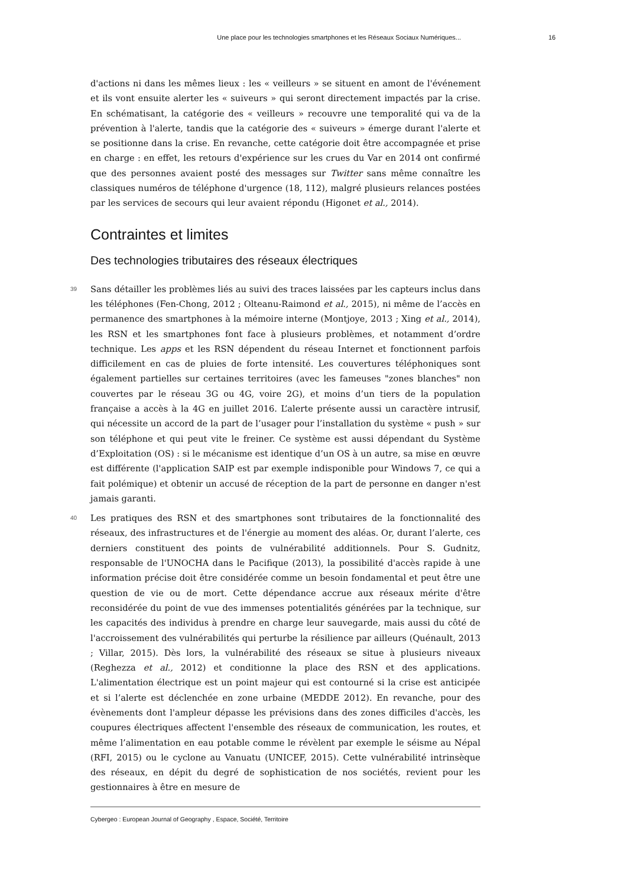Une place pour les technologies smartphones et les Réseaux Sociaux Numériques... 16
d'actions ni dans les mêmes lieux : les « veilleurs » se situent en amont de l'événement et ils vont ensuite alerter les « suiveurs » qui seront directement impactés par la crise. En schématisant, la catégorie des « veilleurs » recouvre une temporalité qui va de la prévention à l'alerte, tandis que la catégorie des « suiveurs » émerge durant l'alerte et se positionne dans la crise. En revanche, cette catégorie doit être accompagnée et prise en charge : en effet, les retours d'expérience sur les crues du Var en 2014 ont confirmé que des personnes avaient posté des messages sur Twitter sans même connaître les classiques numéros de téléphone d'urgence (18, 112), malgré plusieurs relances postées par les services de secours qui leur avaient répondu (Higonet et al., 2014).
Contraintes et limites
Des technologies tributaires des réseaux électriques
39 Sans détailler les problèmes liés au suivi des traces laissées par les capteurs inclus dans les téléphones (Fen-Chong, 2012 ; Olteanu-Raimond et al., 2015), ni même de l’accès en permanence des smartphones à la mémoire interne (Montjoye, 2013 ; Xing et al., 2014), les RSN et les smartphones font face à plusieurs problèmes, et notamment d’ordre technique. Les apps et les RSN dépendent du réseau Internet et fonctionnent parfois difficilement en cas de pluies de forte intensité. Les couvertures téléphoniques sont également partielles sur certaines territoires (avec les fameuses "zones blanches" non couvertes par le réseau 3G ou 4G, voire 2G), et moins d’un tiers de la population française a accès à la 4G en juillet 2016. L’alerte présente aussi un caractère intrusif, qui nécessite un accord de la part de l’usager pour l’installation du système « push » sur son téléphone et qui peut vite le freiner. Ce système est aussi dépendant du Système d’Exploitation (OS) : si le mécanisme est identique d’un OS à un autre, sa mise en œuvre est différente (l'application SAIP est par exemple indisponible pour Windows 7, ce qui a fait polémique) et obtenir un accusé de réception de la part de personne en danger n'est jamais garanti.
40 Les pratiques des RSN et des smartphones sont tributaires de la fonctionnalité des réseaux, des infrastructures et de l'énergie au moment des aléas. Or, durant l’alerte, ces derniers constituent des points de vulnérabilité additionnels. Pour S. Gudnitz, responsable de l'UNOCHA dans le Pacifique (2013), la possibilité d'accès rapide à une information précise doit être considérée comme un besoin fondamental et peut être une question de vie ou de mort. Cette dépendance accrue aux réseaux mérite d'être reconsidérée du point de vue des immenses potentialités générées par la technique, sur les capacités des individus à prendre en charge leur sauvegarde, mais aussi du côté de l'accroissement des vulnérabilités qui perturbe la résilience par ailleurs (Quénault, 2013 ; Villar, 2015). Dès lors, la vulnérabilité des réseaux se situe à plusieurs niveaux (Reghezza et al., 2012) et conditionne la place des RSN et des applications. L'alimentation électrique est un point majeur qui est contourné si la crise est anticipée et si l’alerte est déclenchée en zone urbaine (MEDDE 2012). En revanche, pour des évènements dont l'ampleur dépasse les prévisions dans des zones difficiles d'accès, les coupures électriques affectent l'ensemble des réseaux de communication, les routes, et même l’alimentation en eau potable comme le révèlent par exemple le séisme au Népal (RFI, 2015) ou le cyclone au Vanuatu (UNICEF, 2015). Cette vulnérabilité intrinsèque des réseaux, en dépit du degré de sophistication de nos sociétés, revient pour les gestionnaires à être en mesure de
Cybergeo : European Journal of Geography , Espace, Société, Territoire